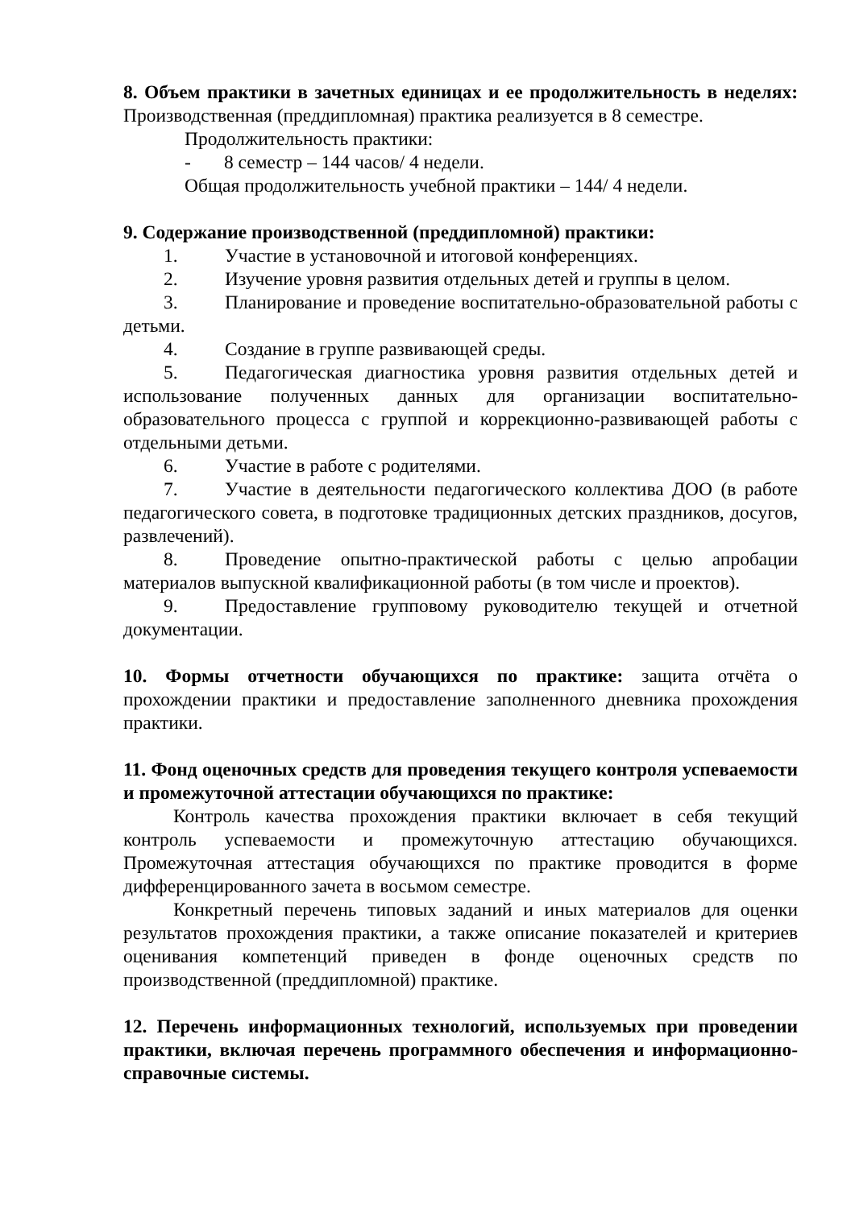8. Объем практики в зачетных единицах и ее продолжительность в неделях: Производственная (преддипломная) практика реализуется в 8 семестре.
Продолжительность практики:
- 8 семестр – 144 часов/ 4 недели.
Общая продолжительность учебной практики – 144/ 4 недели.
9. Содержание производственной (преддипломной) практики:
1. Участие в установочной и итоговой конференциях.
2. Изучение уровня развития отдельных детей и группы в целом.
3. Планирование и проведение воспитательно-образовательной работы с детьми.
4. Создание в группе развивающей среды.
5. Педагогическая диагностика уровня развития отдельных детей и использование полученных данных для организации воспитательно-образовательного процесса с группой и коррекционно-развивающей работы с отдельными детьми.
6. Участие в работе с родителями.
7. Участие в деятельности педагогического коллектива ДОО (в работе педагогического совета, в подготовке традиционных детских праздников, досугов, развлечений).
8. Проведение опытно-практической работы с целью апробации материалов выпускной квалификационной работы (в том числе и проектов).
9. Предоставление групповому руководителю текущей и отчетной документации.
10. Формы отчетности обучающихся по практике: защита отчёта о прохождении практики и предоставление заполненного дневника прохождения практики.
11. Фонд оценочных средств для проведения текущего контроля успеваемости и промежуточной аттестации обучающихся по практике:
Контроль качества прохождения практики включает в себя текущий контроль успеваемости и промежуточную аттестацию обучающихся. Промежуточная аттестация обучающихся по практике проводится в форме дифференцированного зачета в восьмом семестре.
Конкретный перечень типовых заданий и иных материалов для оценки результатов прохождения практики, а также описание показателей и критериев оценивания компетенций приведен в фонде оценочных средств по производственной (преддипломной) практике.
12. Перечень информационных технологий, используемых при проведении практики, включая перечень программного обеспечения и информационно-справочные системы.